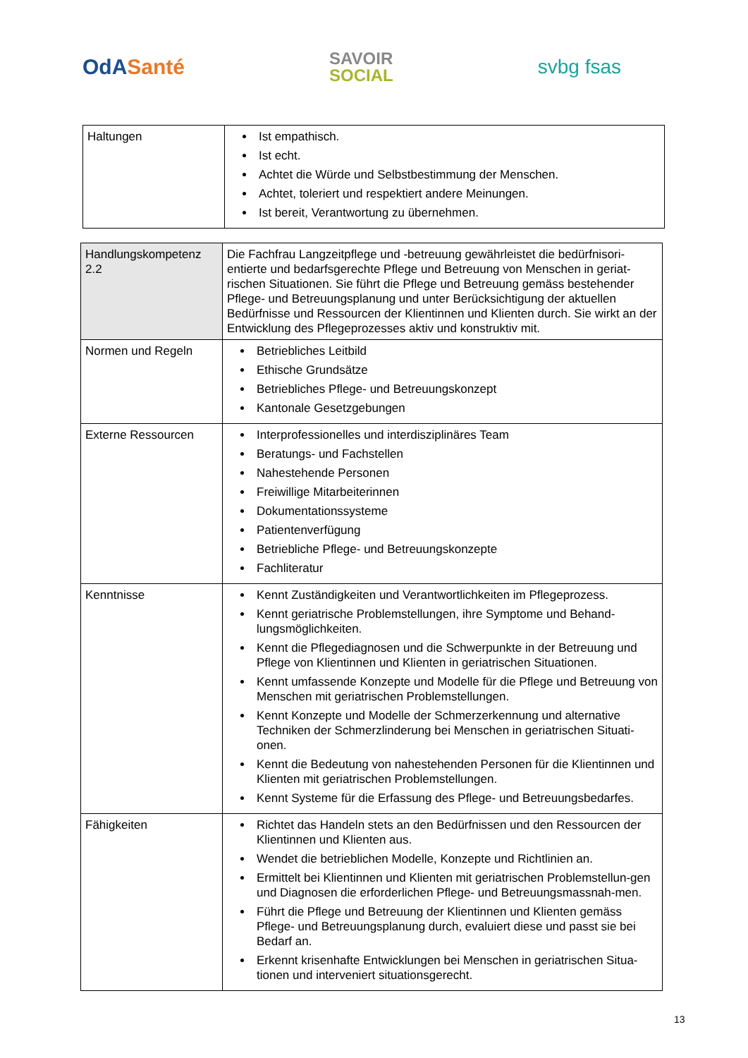OdASanté
SAVOIR
SOCIAL
svbg fsas
| Haltungen | Ist empathisch. Ist echt. Achtet die Würde und Selbstbestimmung der Menschen. Achtet, toleriert und respektiert andere Meinungen. Ist bereit, Verantwortung zu übernehmen. |
| Handlungskompetenz 2.2 | Die Fachfrau Langzeitpflege und -betreuung gewährleistet die bedürfnisori-entierte und bedarfsgerechte Pflege und Betreuung von Menschen in geriat-rischen Situationen. Sie führt die Pflege und Betreuung gemäss bestehender Pflege- und Betreuungsplanung und unter Berücksichtigung der aktuellen Bedürfnisse und Ressourcen der Klientinnen und Klienten durch. Sie wirkt an der Entwicklung des Pflegeprozesses aktiv und konstruktiv mit. |
| Normen und Regeln | Betriebliches Leitbild Ethische Grundsätze Betriebliches Pflege- und Betreuungskonzept Kantonale Gesetzgebungen |
| Externe Ressourcen | Interprofessionelles und interdisziplinäres Team Beratungs- und Fachstellen Nahestehende Personen Freiwillige Mitarbeiterinnen Dokumentationssysteme Patientenverfügung Betriebliche Pflege- und Betreuungskonzepte Fachliteratur |
| Kenntnisse | Kennt Zuständigkeiten und Verantwortlichkeiten im Pflegeprozess. Kennt geriatrische Problemstellungen, ihre Symptome und Behand-lungsmöglichkeiten. Kennt die Pflegediagnosen und die Schwerpunkte in der Betreuung und Pflege von Klientinnen und Klienten in geriatrischen Situationen. Kennt umfassende Konzepte und Modelle für die Pflege und Betreuung von Menschen mit geriatrischen Problemstellungen. Kennt Konzepte und Modelle der Schmerzerkennung und alternative Techniken der Schmerzlinderung bei Menschen in geriatrischen Situati-onen. Kennt die Bedeutung von nahestehenden Personen für die Klientinnen und Klienten mit geriatrischen Problemstellungen. Kennt Systeme für die Erfassung des Pflege- und Betreuungsbedarfes. |
| Fähigkeiten | Richtet das Handeln stets an den Bedürfnissen und den Ressourcen der Klientinnen und Klienten aus. Wendet die betrieblichen Modelle, Konzepte und Richtlinien an. Ermittelt bei Klientinnen und Klienten mit geriatrischen Problemstellun-gen und Diagnosen die erforderlichen Pflege- und Betreuungsmassnah-men. Führt die Pflege und Betreuung der Klientinnen und Klienten gemäss Pflege- und Betreuungsplanung durch, evaluiert diese und passt sie bei Bedarf an. Erkennt krisenhafte Entwicklungen bei Menschen in geriatrischen Situa-tionen und interveniert situationsgerecht. |
13